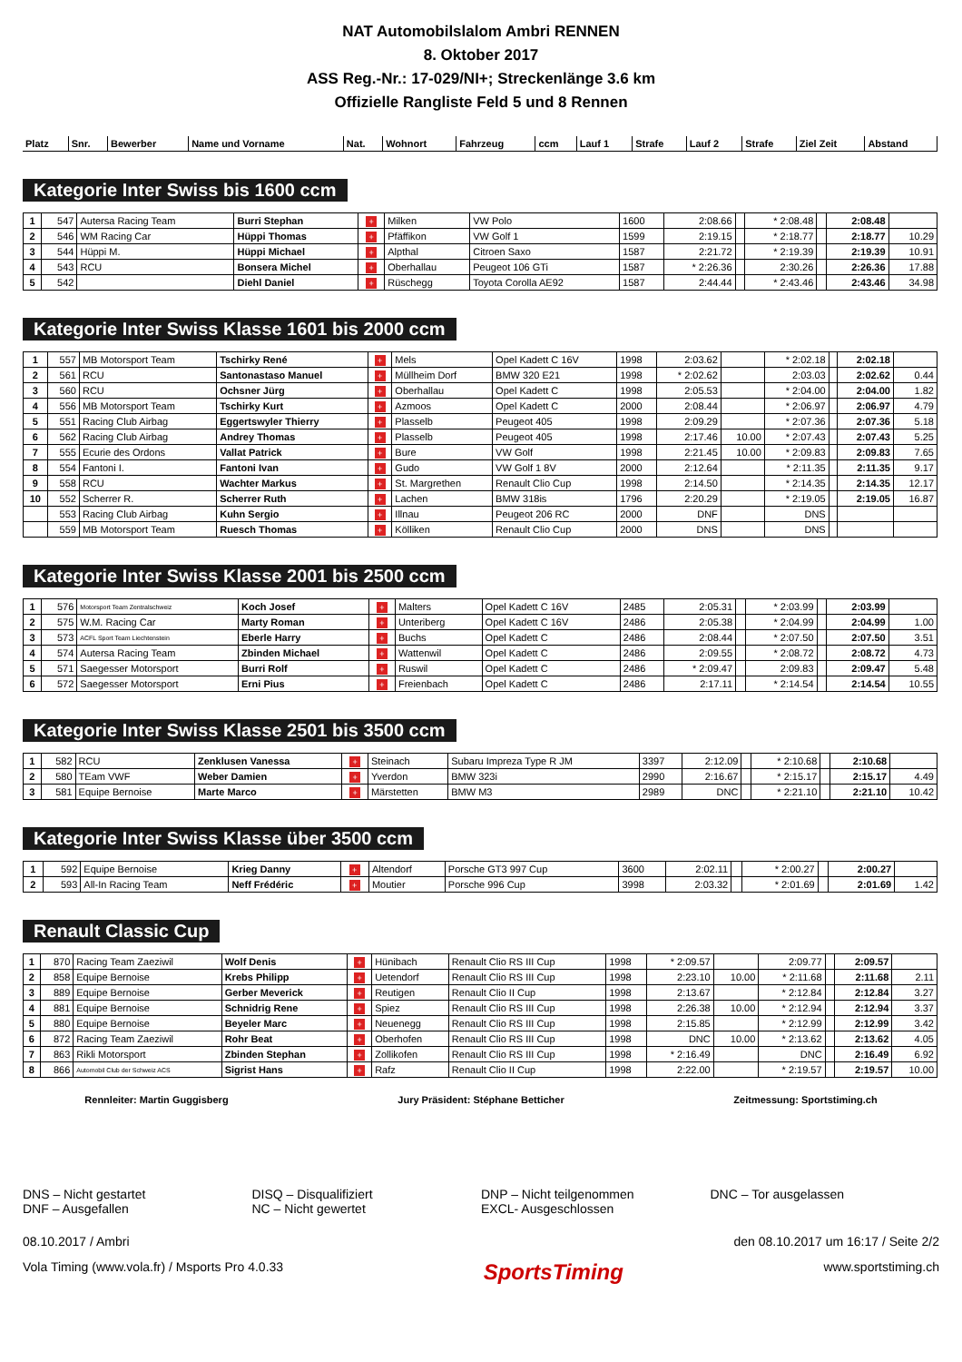NAT Automobilslalom Ambri RENNEN
8. Oktober 2017
ASS Reg.-Nr.: 17-029/NI+; Streckenlänge 3.6 km
Offizielle Rangliste Feld 5 und 8 Rennen
| Platz | Snr. | Bewerber | Name und Vorname | Nat. | Wohnort | Fahrzeug | ccm | Lauf 1 | Strafe | Lauf 2 | Strafe | Ziel Zeit | Abstand |
| --- | --- | --- | --- | --- | --- | --- | --- | --- | --- | --- | --- | --- | --- |
Kategorie Inter Swiss bis 1600 ccm
| 1 | 547 | Autersa Racing Team | Burri Stephan | + | Milken | VW Polo | 1600 | 2:08.66 | | * 2:08.48 | | 2:08.48 | |
| 2 | 546 | WM Racing Car | Hüppi Thomas | + | Pfäffikon | VW Golf 1 | 1599 | 2:19.15 | | * 2:18.77 | | 2:18.77 | 10.29 |
| 3 | 544 | Hüppi M. | Hüppi Michael | + | Alpthal | Citroen Saxo | 1587 | 2:21.72 | | * 2:19.39 | | 2:19.39 | 10.91 |
| 4 | 543 | RCU | Bonsera Michel | + | Oberhallau | Peugeot 106 GTi | 1587 | * 2:26.36 | | 2:30.26 | | 2:26.36 | 17.88 |
| 5 | 542 | | Diehl Daniel | + | Rüschegg | Toyota Corolla AE92 | 1587 | 2:44.44 | | * 2:43.46 | | 2:43.46 | 34.98 |
Kategorie Inter Swiss Klasse 1601 bis 2000 ccm
| 1 | 557 | MB Motorsport Team | Tschirky René | + | Mels | Opel Kadett C 16V | 1998 | 2:03.62 | | * 2:02.18 | | 2:02.18 | |
| 2 | 561 | RCU | Santonastaso Manuel | + | Müllheim Dorf | BMW 320 E21 | 1998 | * 2:02.62 | | 2:03.03 | | 2:02.62 | 0.44 |
| 3 | 560 | RCU | Ochsner Jürg | + | Oberhallau | Opel Kadett C | 1998 | 2:05.53 | | * 2:04.00 | | 2:04.00 | 1.82 |
| 4 | 556 | MB Motorsport Team | Tschirky Kurt | + | Azmoos | Opel Kadett C | 2000 | 2:08.44 | | * 2:06.97 | | 2:06.97 | 4.79 |
| 5 | 551 | Racing Club Airbag | Eggertswyler Thierry | + | Plasselb | Peugeot 405 | 1998 | 2:09.29 | | * 2:07.36 | | 2:07.36 | 5.18 |
| 6 | 562 | Racing Club Airbag | Andrey Thomas | + | Plasselb | Peugeot 405 | 1998 | 2:17.46 | 10.00 | * 2:07.43 | | 2:07.43 | 5.25 |
| 7 | 555 | Ecurie des Ordons | Vallat Patrick | + | Bure | VW Golf | 1998 | 2:21.45 | 10.00 | * 2:09.83 | | 2:09.83 | 7.65 |
| 8 | 554 | Fantoni I. | Fantoni Ivan | + | Gudo | VW Golf 1 8V | 2000 | 2:12.64 | | * 2:11.35 | | 2:11.35 | 9.17 |
| 9 | 558 | RCU | Wachter Markus | + | St. Margrethen | Renault Clio Cup | 1998 | 2:14.50 | | * 2:14.35 | | 2:14.35 | 12.17 |
| 10 | 552 | Scherrer R. | Scherrer Ruth | + | Lachen | BMW 318is | 1796 | 2:20.29 | | * 2:19.05 | | 2:19.05 | 16.87 |
| | 553 | Racing Club Airbag | Kuhn Sergio | + | Illnau | Peugeot 206 RC | 2000 | DNF | | DNS | | | |
| | 559 | MB Motorsport Team | Ruesch Thomas | + | Kölliken | Renault Clio Cup | 2000 | DNS | | DNS | | | |
Kategorie Inter Swiss Klasse 2001 bis 2500 ccm
| 1 | 576 | Motorsport Team Zentralschweiz | Koch Josef | + | Malters | Opel Kadett C 16V | 2485 | 2:05.31 | | * 2:03.99 | | 2:03.99 | |
| 2 | 575 | W.M. Racing Car | Marty Roman | + | Unteriberg | Opel Kadett C 16V | 2486 | 2:05.38 | | * 2:04.99 | | 2:04.99 | 1.00 |
| 3 | 573 | ACFL Sport Team Liechtenstein | Eberle Harry | + | Buchs | Opel Kadett C | 2486 | 2:08.44 | | * 2:07.50 | | 2:07.50 | 3.51 |
| 4 | 574 | Autersa Racing Team | Zbinden Michael | + | Wattenwil | Opel Kadett C | 2486 | 2:09.55 | | * 2:08.72 | | 2:08.72 | 4.73 |
| 5 | 571 | Saegesser Motorsport | Burri Rolf | + | Ruswil | Opel Kadett C | 2486 | * 2:09.47 | | 2:09.83 | | 2:09.47 | 5.48 |
| 6 | 572 | Saegesser Motorsport | Erni Pius | + | Freienbach | Opel Kadett C | 2486 | 2:17.11 | | * 2:14.54 | | 2:14.54 | 10.55 |
Kategorie Inter Swiss Klasse 2501 bis 3500 ccm
| 1 | 582 | RCU | Zenklusen Vanessa | + | Steinach | Subaru Impreza Type R JM | 3397 | 2:12.09 | | * 2:10.68 | | 2:10.68 | |
| 2 | 580 | TEam VWF | Weber Damien | + | Yverdon | BMW 323i | 2990 | 2:16.67 | | * 2:15.17 | | 2:15.17 | 4.49 |
| 3 | 581 | Equipe Bernoise | Marte Marco | + | Märstetten | BMW M3 | 2989 | DNC | | * 2:21.10 | | 2:21.10 | 10.42 |
Kategorie Inter Swiss Klasse über 3500 ccm
| 1 | 592 | Equipe Bernoise | Krieg Danny | + | Altendorf | Porsche GT3 997 Cup | 3600 | 2:02.11 | | * 2:00.27 | | 2:00.27 | |
| 2 | 593 | All-In Racing Team | Neff Frédéric | + | Moutier | Porsche 996 Cup | 3998 | 2:03.32 | | * 2:01.69 | | 2:01.69 | 1.42 |
Renault Classic Cup
| 1 | 870 | Racing Team Zaeziwil | Wolf Denis | + | Hünibach | Renault Clio RS III Cup | 1998 | * 2:09.57 | | 2:09.77 | | 2:09.57 | |
| 2 | 858 | Equipe Bernoise | Krebs Philipp | + | Uetendorf | Renault Clio RS III Cup | 1998 | 2:23.10 | 10.00 | * 2:11.68 | | 2:11.68 | 2.11 |
| 3 | 889 | Equipe Bernoise | Gerber Meverick | + | Reutigen | Renault Clio II Cup | 1998 | 2:13.67 | | * 2:12.84 | | 2:12.84 | 3.27 |
| 4 | 881 | Equipe Bernoise | Schnidrig Rene | + | Spiez | Renault Clio RS III Cup | 1998 | 2:26.38 | 10.00 | * 2:12.94 | | 2:12.94 | 3.37 |
| 5 | 880 | Equipe Bernoise | Beyeler Marc | + | Neuenegg | Renault Clio RS III Cup | 1998 | 2:15.85 | | * 2:12.99 | | 2:12.99 | 3.42 |
| 6 | 872 | Racing Team Zaeziwil | Rohr Beat | + | Oberhofen | Renault Clio RS III Cup | 1998 | DNC | 10.00 | * 2:13.62 | | 2:13.62 | 4.05 |
| 7 | 863 | Rikli Motorsport | Zbinden Stephan | + | Zollikofen | Renault Clio RS III Cup | 1998 | * 2:16.49 | | DNC | | 2:16.49 | 6.92 |
| 8 | 866 | Automobil Club der Schweiz ACS | Sigrist Hans | + | Rafz | Renault Clio II Cup | 1998 | 2:22.00 | | * 2:19.57 | | 2:19.57 | 10.00 |
Rennleiter: Martin Guggisberg Jury Präsident: Stéphane Betticher Zeitmessung: Sportstiming.ch
DNS – Nicht gestartet
DNF – Ausgefallen
DISQ – Disqualifiziert
NC – Nicht gewertet
DNP – Nicht teilgenommen
EXCL- Ausgeschlossen
DNC – Tor ausgelassen
08.10.2017 / Ambri den 08.10.2017 um 16:17 / Seite 2/2
Vola Timing (www.vola.fr) / Msports Pro 4.0.33 SportsTiming www.sportstiming.ch